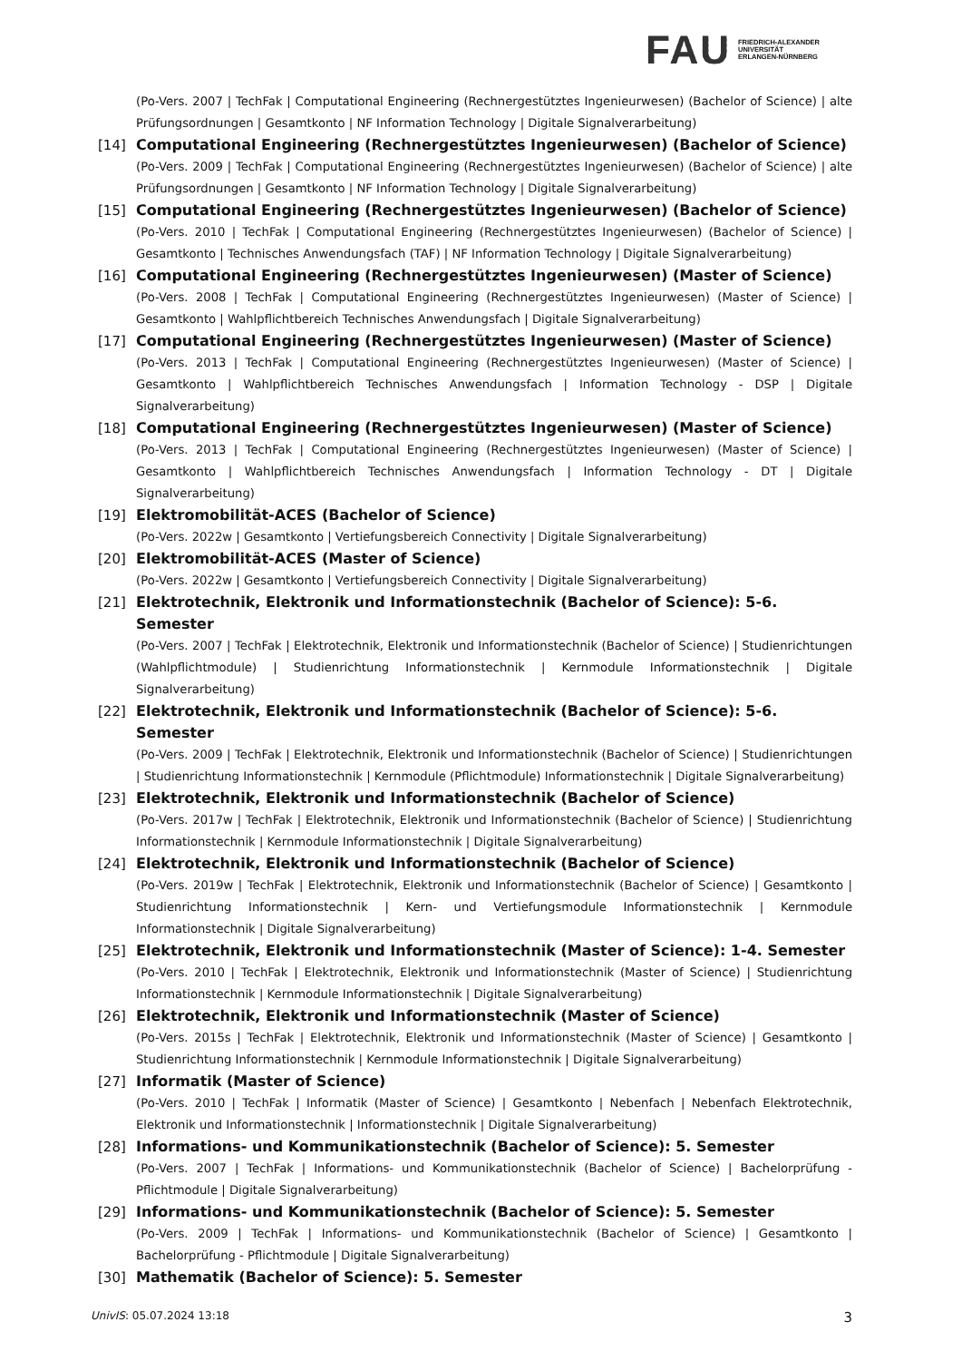FAU FRIEDRICH-ALEXANDER
UNIVERSITÄT
ERLANGEN-NÜRNBERG
(Po-Vers. 2007 | TechFak | Computational Engineering (Rechnergestütztes Ingenieurwesen) (Bachelor of Science) | alte Prüfungsordnungen | Gesamtkonto | NF Information Technology | Digitale Signalverarbeitung)
[14] Computational Engineering (Rechnergestütztes Ingenieurwesen) (Bachelor of Science)
(Po-Vers. 2009 | TechFak | Computational Engineering (Rechnergestütztes Ingenieurwesen) (Bachelor of Science) | alte Prüfungsordnungen | Gesamtkonto | NF Information Technology | Digitale Signalverarbeitung)
[15] Computational Engineering (Rechnergestütztes Ingenieurwesen) (Bachelor of Science)
(Po-Vers. 2010 | TechFak | Computational Engineering (Rechnergestütztes Ingenieurwesen) (Bachelor of Science) | Gesamtkonto | Technisches Anwendungsfach (TAF) | NF Information Technology | Digitale Signalverarbeitung)
[16] Computational Engineering (Rechnergestütztes Ingenieurwesen) (Master of Science)
(Po-Vers. 2008 | TechFak | Computational Engineering (Rechnergestütztes Ingenieurwesen) (Master of Science) | Gesamtkonto | Wahlpflichtbereich Technisches Anwendungsfach | Digitale Signalverarbeitung)
[17] Computational Engineering (Rechnergestütztes Ingenieurwesen) (Master of Science)
(Po-Vers. 2013 | TechFak | Computational Engineering (Rechnergestütztes Ingenieurwesen) (Master of Science) | Gesamtkonto | Wahlpflichtbereich Technisches Anwendungsfach | Information Technology - DSP | Digitale Signalverarbeitung)
[18] Computational Engineering (Rechnergestütztes Ingenieurwesen) (Master of Science)
(Po-Vers. 2013 | TechFak | Computational Engineering (Rechnergestütztes Ingenieurwesen) (Master of Science) | Gesamtkonto | Wahlpflichtbereich Technisches Anwendungsfach | Information Technology - DT | Digitale Signalverarbeitung)
[19] Elektromobilität-ACES (Bachelor of Science)
(Po-Vers. 2022w | Gesamtkonto | Vertiefungsbereich Connectivity | Digitale Signalverarbeitung)
[20] Elektromobilität-ACES (Master of Science)
(Po-Vers. 2022w | Gesamtkonto | Vertiefungsbereich Connectivity | Digitale Signalverarbeitung)
[21] Elektrotechnik, Elektronik und Informationstechnik (Bachelor of Science): 5-6. Semester
(Po-Vers. 2007 | TechFak | Elektrotechnik, Elektronik und Informationstechnik (Bachelor of Science) | Studienrichtungen (Wahlpflichtmodule) | Studienrichtung Informationstechnik | Kernmodule Informationstechnik | Digitale Signalverarbeitung)
[22] Elektrotechnik, Elektronik und Informationstechnik (Bachelor of Science): 5-6. Semester
(Po-Vers. 2009 | TechFak | Elektrotechnik, Elektronik und Informationstechnik (Bachelor of Science) | Studienrichtungen | Studienrichtung Informationstechnik | Kernmodule (Pflichtmodule) Informationstechnik | Digitale Signalverarbeitung)
[23] Elektrotechnik, Elektronik und Informationstechnik (Bachelor of Science)
(Po-Vers. 2017w | TechFak | Elektrotechnik, Elektronik und Informationstechnik (Bachelor of Science) | Studienrichtung Informationstechnik | Kernmodule Informationstechnik | Digitale Signalverarbeitung)
[24] Elektrotechnik, Elektronik und Informationstechnik (Bachelor of Science)
(Po-Vers. 2019w | TechFak | Elektrotechnik, Elektronik und Informationstechnik (Bachelor of Science) | Gesamtkonto | Studienrichtung Informationstechnik | Kern- und Vertiefungsmodule Informationstechnik | Kernmodule Informationstechnik | Digitale Signalverarbeitung)
[25] Elektrotechnik, Elektronik und Informationstechnik (Master of Science): 1-4. Semester
(Po-Vers. 2010 | TechFak | Elektrotechnik, Elektronik und Informationstechnik (Master of Science) | Studienrichtung Informationstechnik | Kernmodule Informationstechnik | Digitale Signalverarbeitung)
[26] Elektrotechnik, Elektronik und Informationstechnik (Master of Science)
(Po-Vers. 2015s | TechFak | Elektrotechnik, Elektronik und Informationstechnik (Master of Science) | Gesamtkonto | Studienrichtung Informationstechnik | Kernmodule Informationstechnik | Digitale Signalverarbeitung)
[27] Informatik (Master of Science)
(Po-Vers. 2010 | TechFak | Informatik (Master of Science) | Gesamtkonto | Nebenfach | Nebenfach Elektrotechnik, Elektronik und Informationstechnik | Informationstechnik | Digitale Signalverarbeitung)
[28] Informations- und Kommunikationstechnik (Bachelor of Science): 5. Semester
(Po-Vers. 2007 | TechFak | Informations- und Kommunikationstechnik (Bachelor of Science) | Bachelorprüfung - Pflichtmodule | Digitale Signalverarbeitung)
[29] Informations- und Kommunikationstechnik (Bachelor of Science): 5. Semester
(Po-Vers. 2009 | TechFak | Informations- und Kommunikationstechnik (Bachelor of Science) | Gesamtkonto | Bachelorprüfung - Pflichtmodule | Digitale Signalverarbeitung)
[30] Mathematik (Bachelor of Science): 5. Semester
UnivIS: 05.07.2024 13:18 3